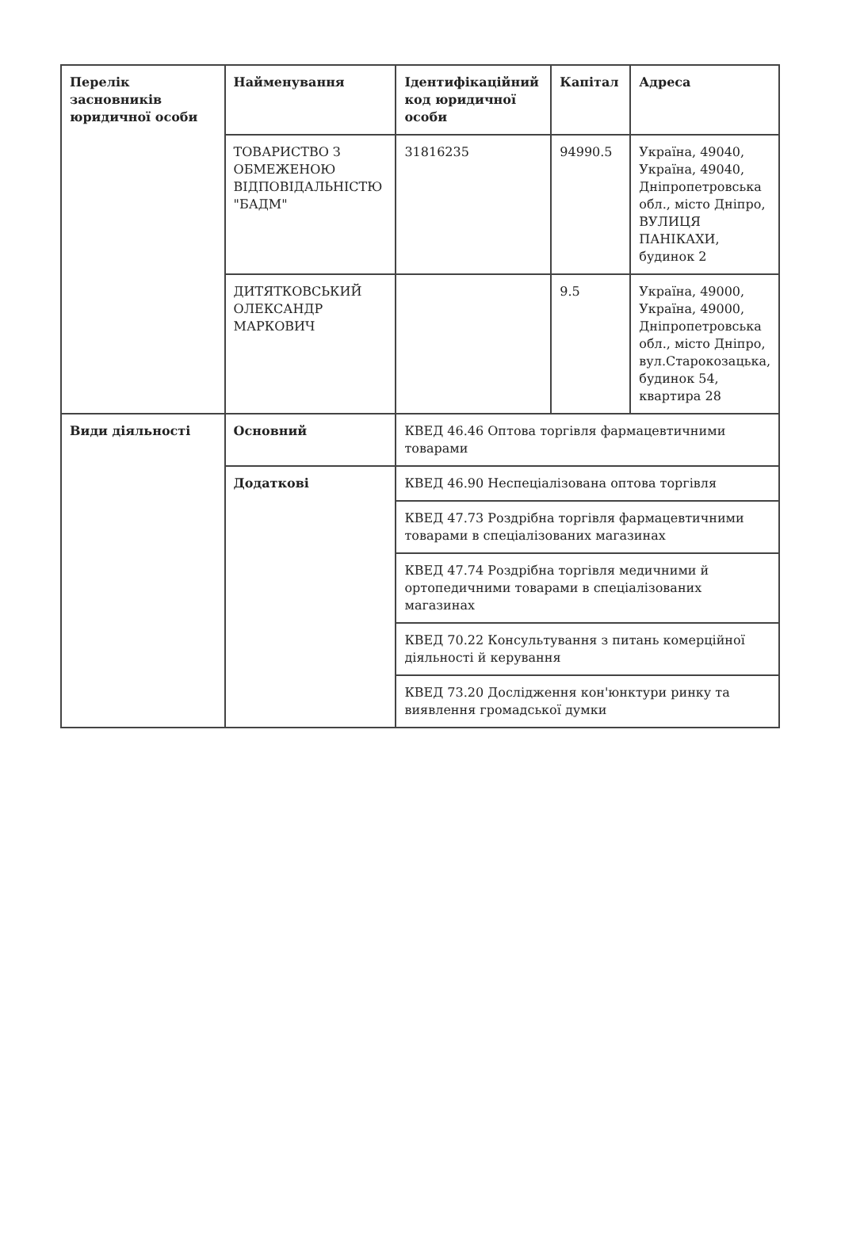| Перелік засновників юридичної особи | Найменування | Ідентифікаційний код юридичної особи | Капітал | Адреса |
| --- | --- | --- | --- | --- |
| | ТОВАРИСТВО З ОБМЕЖЕНОЮ ВІДПОВІДАЛЬНІСТЮ "БАДМ" | 31816235 | 94990.5 | Україна, 49040, Україна, 49040, Дніпропетровська обл., місто Дніпро, ВУЛИЦЯ ПАНІКАХИ, будинок 2 |
| | ДИТЯТКОВСЬКИЙ ОЛЕКСАНДР МАРКОВИЧ | | 9.5 | Україна, 49000, Україна, 49000, Дніпропетровська обл., місто Дніпро, вул.Старокозацька, будинок 54, квартира 28 |
| Види діяльності | Основний | КВЕД 46.46 Оптова торгівля фармацевтичними товарами | | |
| | Додаткові | КВЕД 46.90 Неспеціалізована оптова торгівля | | |
| | | КВЕД 47.73 Роздрібна торгівля фармацевтичними товарами в спеціалізованих магазинах | | |
| | | КВЕД 47.74 Роздрібна торгівля медичними й ортопедичними товарами в спеціалізованих магазинах | | |
| | | КВЕД 70.22 Консультування з питань комерційної діяльності й керування | | |
| | | КВЕД 73.20 Дослідження кон'юнктури ринку та виявлення громадської думки | | |